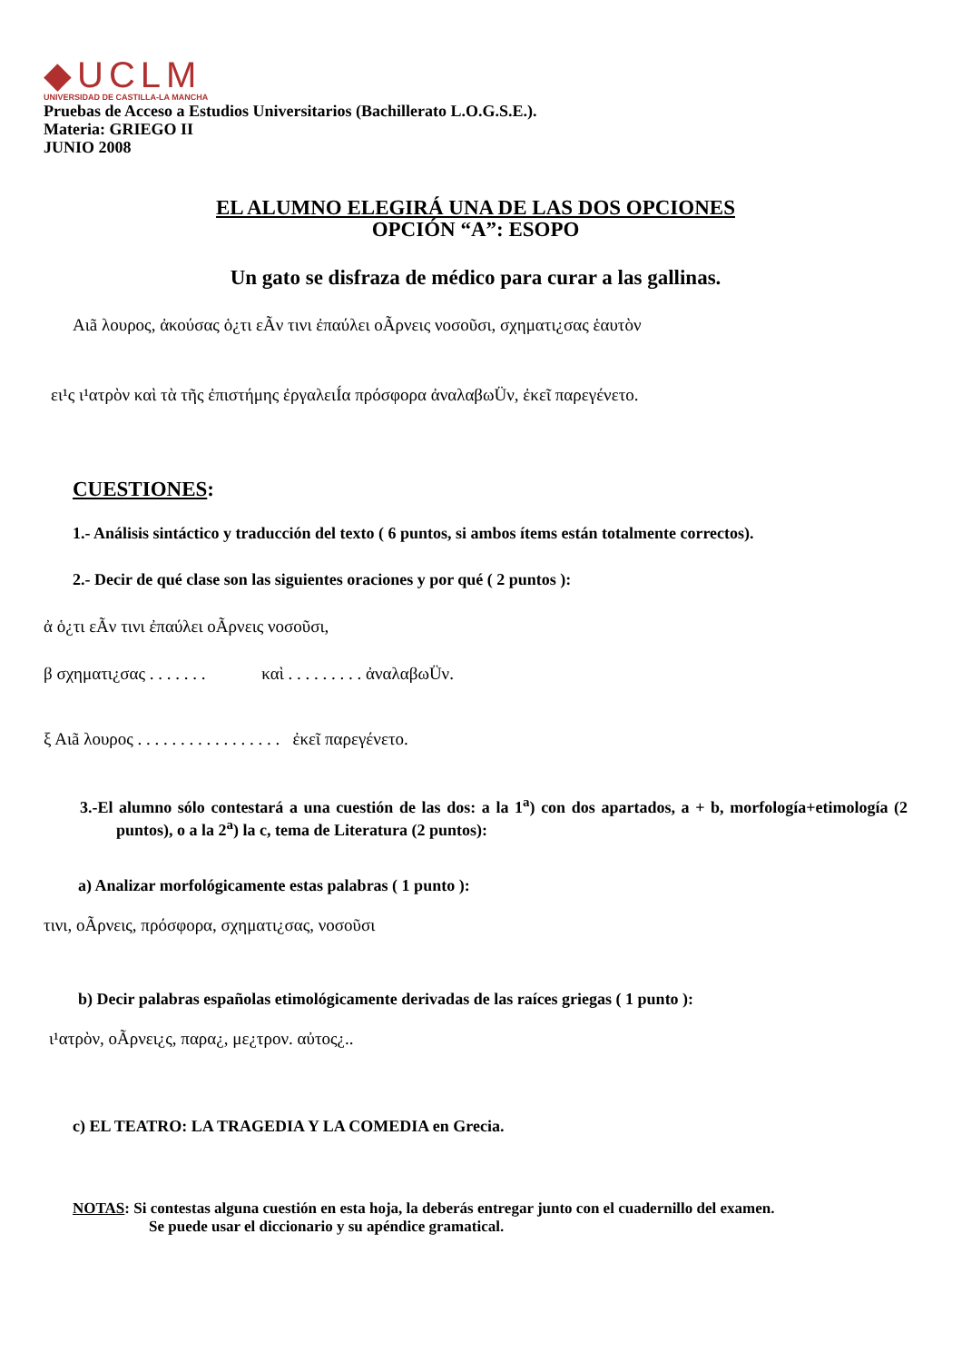◆UCLM
UNIVERSIDAD DE CASTILLA-LA MANCHA
Pruebas de Acceso a Estudios Universitarios (Bachillerato L.O.G.S.E.).
Materia: GRIEGO II
JUNIO 2008
EL ALUMNO ELEGIRÁ UNA DE LAS DOS OPCIONES
OPCIÓN “A”: ESOPO
Un gato se disfraza de médico para curar a las gallinas.
Αιã λουρος, ἀκούσας ὁ¿τι εÃν τινι ἐπαύλει οÃρνεις νοσοῦσι, σχηματι¿σας ἑαυτὸν
ει¹ς ι¹ατρὸν καὶ τὰ τῆς ἐπιστήμης ἐργαλειÍα πρόσφορα ἀναλαβωÜν, ἐκεῖ παρεγένετο.
CUESTIONES:
1.- Análisis sintáctico y traducción del texto ( 6 puntos, si ambos ítems están totalmente correctos).
2.- Decir de qué clase son las siguientes oraciones y por qué ( 2 puntos ):
ἀ ὁ¿τι εÃν τινι ἐπαύλει οÃρνεις νοσοῦσι,
β σχηματι¿σας . . . . . . . καὶ . . . . . . . . . ἀναλαβωÜν.
ξ Αιã λουρος . . . . . . . . . . . . . . . . . ἐκεῖ παρεγένετο.
3.-El alumno sólo contestará a una cuestión de las dos: a la 1<sup>a</sup>) con dos apartados, a + b, morfología+etimología (2 puntos), o a la 2<sup>a</sup>) la c, tema de Literatura (2 puntos):
a) Analizar morfológicamente estas palabras ( 1 punto ):
τινι, οÃρνεις, πρόσφορα, σχηματι¿σας, νοσοῦσι
b) Decir palabras españolas etimológicamente derivadas de las raíces griegas ( 1 punto ):
ι¹ατρὸν, οÃρνει¿ς, παρα¿, με¿τρον. αὐτος¿..
c) EL TEATRO: LA TRAGEDIA Y LA COMEDIA en Grecia.
NOTAS: Si contestas alguna cuestión en esta hoja, la deberás entregar junto con el cuadernillo del examen.
Se puede usar el diccionario y su apéndice gramatical.